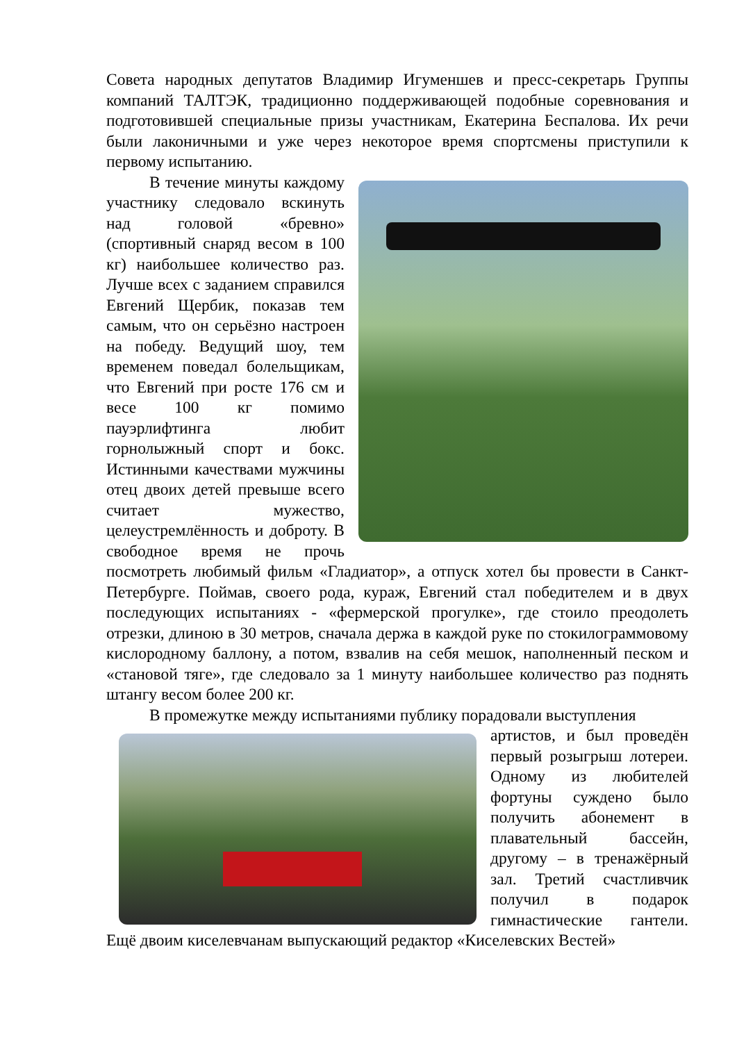Совета народных депутатов Владимир Игуменшев и пресс-секретарь Группы компаний ТАЛТЭК, традиционно поддерживающей подобные соревнования и подготовившей специальные призы участникам, Екатерина Беспалова. Их речи были лаконичными и уже через некоторое время спортсмены приступили к первому испытанию.
В течение минуты каждому участнику следовало вскинуть над головой «бревно» (спортивный снаряд весом в 100 кг) наибольшее количество раз. Лучше всех с заданием справился Евгений Щербик, показав тем самым, что он серьёзно настроен на победу. Ведущий шоу, тем временем поведал болельщикам, что Евгений при росте 176 см и весе 100 кг помимо пауэрлифтинга любит горнолыжный спорт и бокс. Истинными качествами мужчины отец двоих детей превыше всего считает мужество, целеустремлённость и доброту. В свободное время не прочь посмотреть любимый фильм «Гладиатор», а отпуск хотел бы провести в Санкт-Петербурге. Поймав, своего рода, кураж, Евгений стал победителем и в двух последующих испытаниях - «фермерской прогулке», где стоило преодолеть отрезки, длиною в 30 метров, сначала держа в каждой руке по стокилограммовому кислородному баллону, а потом, взвалив на себя мешок, наполненный песком и «становой тяге», где следовало за 1 минуту наибольшее количество раз поднять штангу весом более 200 кг.
В промежутке между испытаниями публику порадовали выступления
артистов, и был проведён первый розыгрыш лотереи. Одному из любителей фортуны суждено было получить абонемент в плавательный бассейн, другому – в тренажёрный зал. Третий счастливчик получил в подарок гимнастические гантели. Ещё двоим киселевчанам выпускающий редактор «Киселевских Вестей»